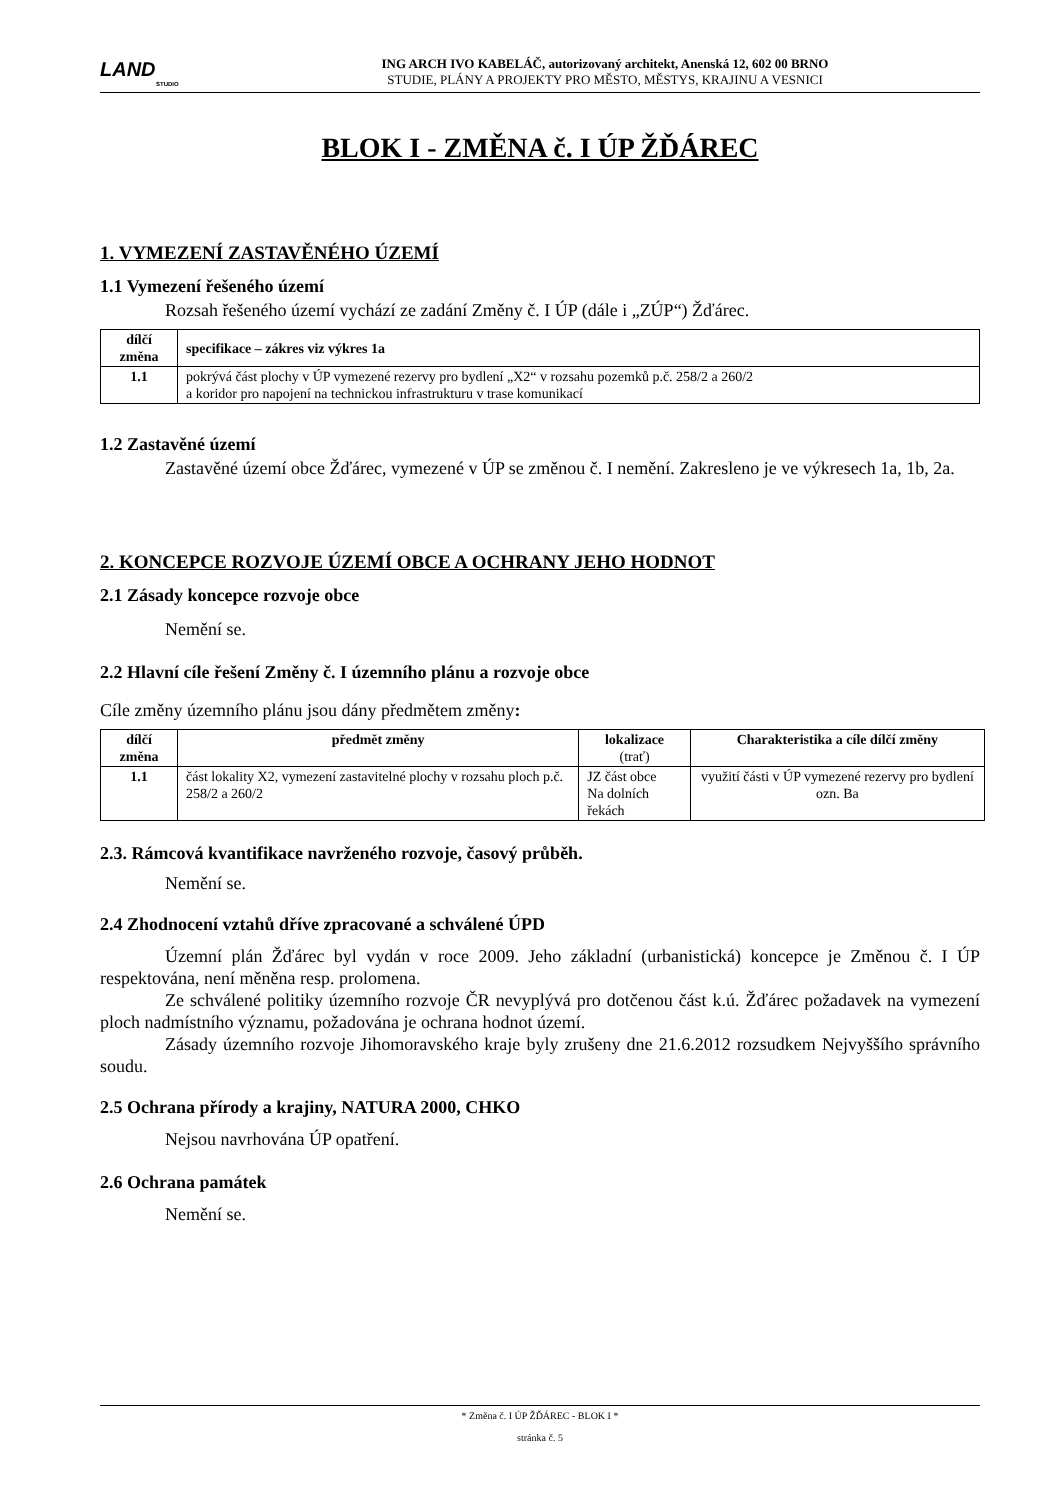LAND
STUDIO
ING ARCH IVO KABELÁČ, autorizovaný architekt, Anenská 12, 602 00 BRNO
STUDIE, PLÁNY A PROJEKTY PRO MĚSTO, MĚSTYS, KRAJINU A VESNICI
BLOK I - ZMĚNA č. I ÚP ŽĎÁREC
1. VYMEZENÍ ZASTAVĚNÉHO ÚZEMÍ
1.1 Vymezení řešeného území
Rozsah řešeného území vychází ze zadání Změny č. I ÚP (dále i „ZÚP“) Žďárec.
| dílčí změna | specifikace – zákres viz výkres 1a |
| --- | --- |
| 1.1 | pokrývá část plochy v ÚP vymezené rezervy pro bydlení „X2“ v rozsahu pozemků p.č. 258/2 a 260/2 a koridor pro napojení na technickou infrastrukturu v trase komunikací |
1.2 Zastavěné území
Zastavěné území obce Žďárec, vymezené v ÚP se změnou č. I nemění. Zakresleno je ve výkresech 1a, 1b, 2a.
2. KONCEPCE ROZVOJE ÚZEMÍ OBCE A OCHRANY JEHO HODNOT
2.1 Zásady koncepce rozvoje obce
Nemění se.
2.2 Hlavní cíle řešení Změny č. I územního plánu a rozvoje obce
Cíle změny územního plánu jsou dány předmětem změny:
| dílčí změna | předmět změny | lokalizace (trať) | Charakteristika a cíle dílčí změny |
| --- | --- | --- | --- |
| 1.1 | část lokality X2, vymezení zastavitelné plochy v rozsahu ploch p.č. 258/2 a 260/2 | JZ část obce Na dolních řekách | využití části v ÚP vymezené rezervy pro bydlení ozn. Ba |
2.3. Rámcová kvantifikace navrženého rozvoje, časový průběh.
Nemění se.
2.4 Zhodnocení vztahů dříve zpracované a schválené ÚPD
Územní plán Žďárec byl vydán v roce 2009. Jeho základní (urbanistická) koncepce je Změnou č. I ÚP respektována, není měněna resp. prolomena.
Ze schválené politiky územního rozvoje ČR nevyplývá pro dotčenou část k.ú. Žďárec požadavek na vymezení ploch nadmístního významu, požadována je ochrana hodnot území.
Zásady územního rozvoje Jihomoravského kraje byly zrušeny dne 21.6.2012 rozsudkem Nejvyššího správního soudu.
2.5 Ochrana přírody a krajiny, NATURA 2000, CHKO
Nejsou navrhována ÚP opatření.
2.6 Ochrana památek
Nemění se.
* Změna č. I ÚP ŽĎÁREC - BLOK I *
stránka č. 5